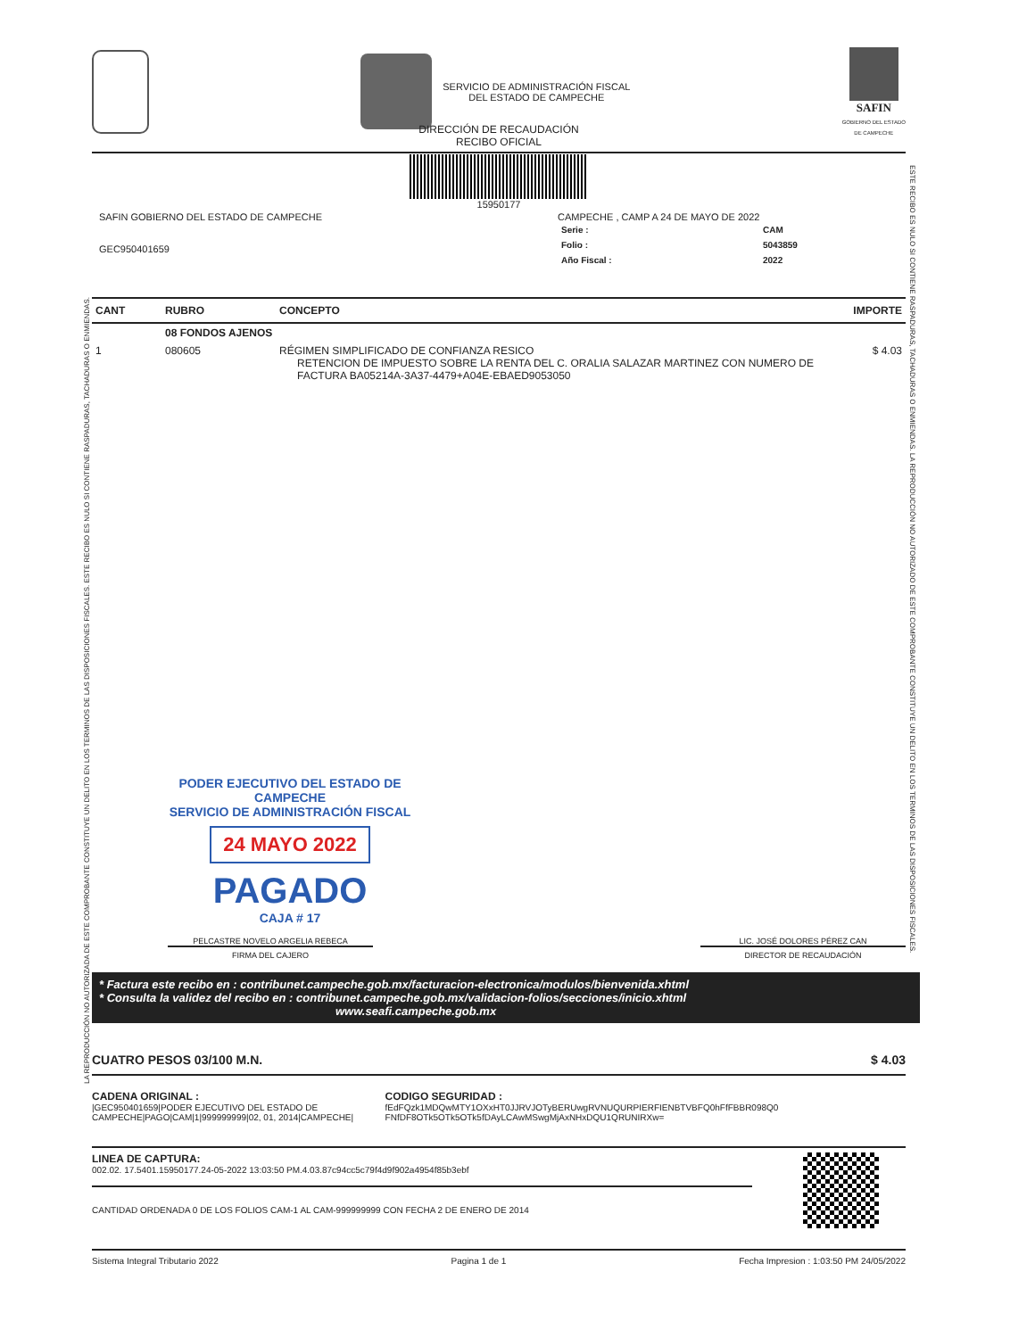SERVICIO DE ADMINISTRACIÓN FISCAL
DEL ESTADO DE CAMPECHE
SAFIN
GOBIERNO DEL ESTADO
DE CAMPECHE
DIRECCIÓN DE RECAUDACIÓN
RECIBO OFICIAL
15950177
SAFIN GOBIERNO DEL ESTADO DE CAMPECHE
GEC950401659
CAMPECHE , CAMP A 24 DE MAYO DE 2022
| Serie : | CAM |
| Folio : | 5043859 |
| Año Fiscal : | 2022 |
| CANT | RUBRO | CONCEPTO | IMPORTE |
| --- | --- | --- | --- |
| | 08 FONDOS AJENOS | | |
| 1 | 080605 | RÉGIMEN SIMPLIFICADO DE CONFIANZA RESICO RETENCION DE IMPUESTO SOBRE LA RENTA DEL C. ORALIA SALAZAR MARTINEZ CON NUMERO DE FACTURA BA05214A-3A37-4479+A04E-EBAED9053050 | $ 4.03 |
PODER EJECUTIVO DEL ESTADO DE CAMPECHE
SERVICIO DE ADMINISTRACIÓN FISCAL
24 MAYO 2022
PAGADO
CAJA # 17
PELCASTRE NOVELO ARGELIA REBECA LIC. JOSÉ DOLORES PÉREZ CAN
FIRMA DEL CAJERO DIRECTOR DE RECAUDACIÓN
* Factura este recibo en : contribunet.campeche.gob.mx/facturacion-electronica/modulos/bienvenida.xhtml
* Consulta la validez del recibo en : contribunet.campeche.gob.mx/validacion-folios/secciones/inicio.xhtml
www.seafi.campeche.gob.mx
CUATRO PESOS 03/100 M.N. $ 4.03
CADENA ORIGINAL :
|GEC950401659|PODER EJECUTIVO DEL ESTADO DE CAMPECHE|PAGO|CAM|1|999999999|02, 01, 2014|CAMPECHE|
CODIGO SEGURIDAD :
fEdFQzk1MDQwMTY1OXxHT0JJRVJOTyBERUwgRVNUQURPIERFIENBTVBFQ0hFfFBBR098Q0 FNfDF8OTk5OTk5OTk5fDAyLCAwMSwgMjAxNHxDQU1QRUNIRXw=
LINEA DE CAPTURA:
002.02. 17.5401.15950177.24-05-2022 13:03:50 PM.4.03.87c94cc5c79f4d9f902a4954f85b3ebf
CANTIDAD ORDENADA 0 DE LOS FOLIOS CAM-1 AL CAM-999999999 CON FECHA 2 DE ENERO DE 2014
Sistema Integral Tributario 2022 Pagina 1 de 1 Fecha Impresion : 1:03:50 PM 24/05/2022
LA REPRODUCCIÓN NO AUTORIZADA DE ESTE COMPROBANTE CONSTITUYE UN DELITO EN LOS TERMINOS DE LAS DISPOSICIONES FISCALES. ESTE RECIBO ES NULO SI CONTIENE RASPADURAS, TACHADURAS O ENMIENDAS.
ESTE RECIBO ES NULO SI CONTIENE RASPADURAS, TACHADURAS O ENMIENDAS. LA REPRODUCCIÓN NO AUTORIZADO DE ESTE COMPROBANTE CONSTITUYE UN DELITO EN LOS TERMINOS DE LAS DISPOSICIONES FISCALES.